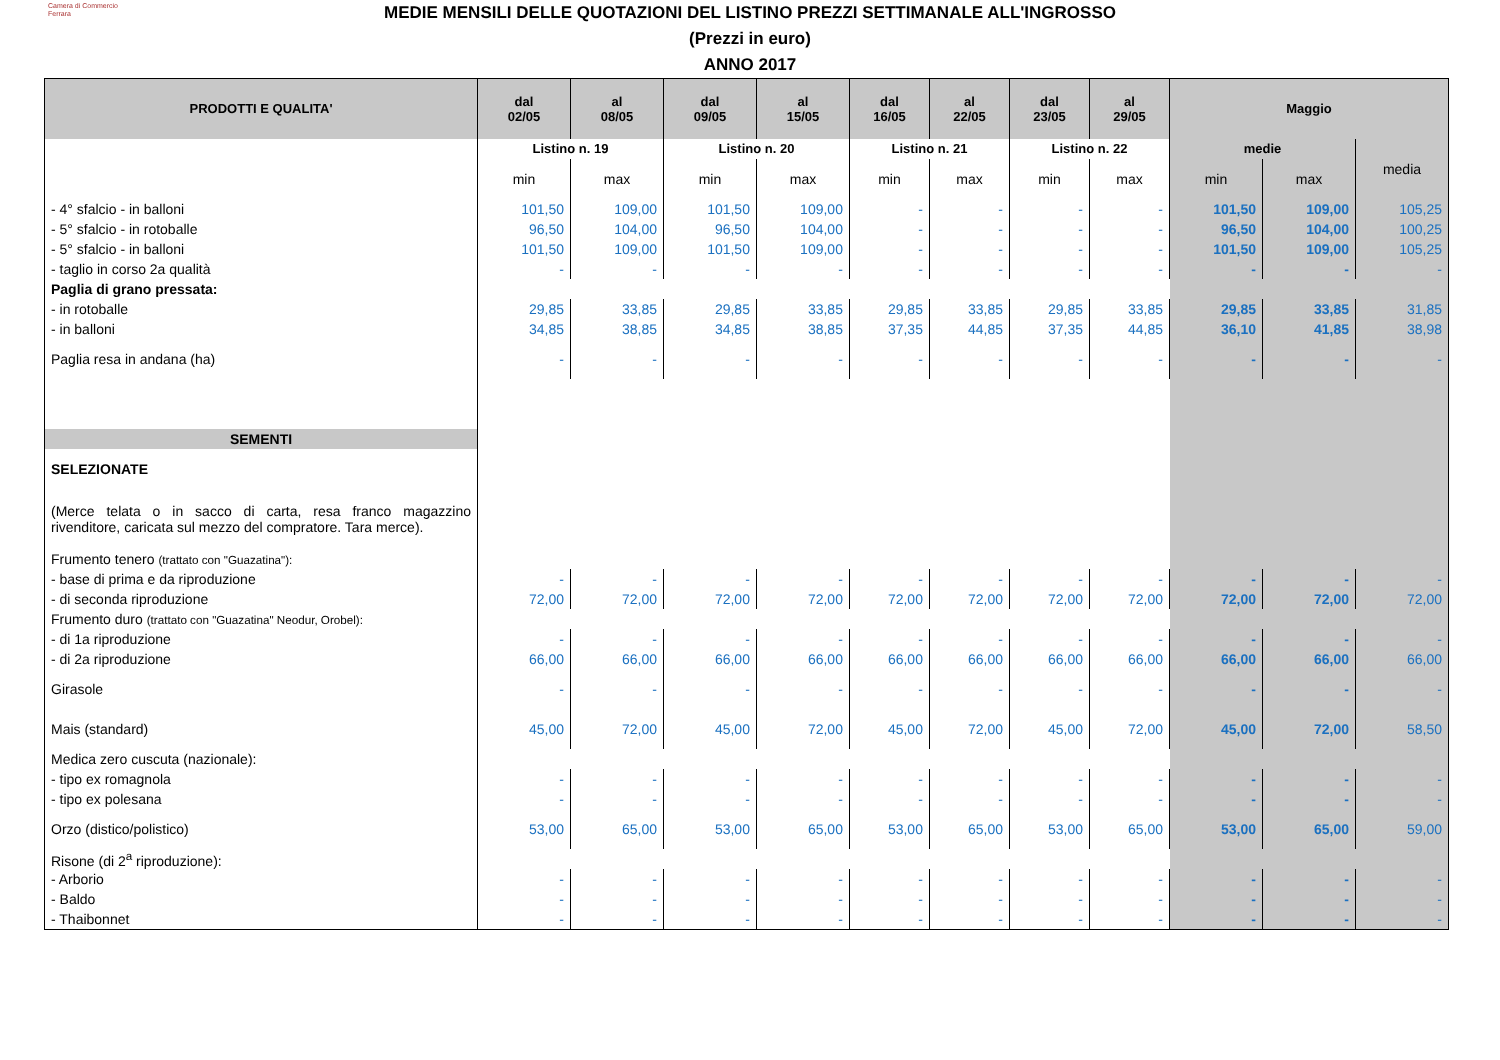Camera di Commercio
Ferrara
MEDIE MENSILI DELLE QUOTAZIONI DEL LISTINO PREZZI SETTIMANALE ALL'INGROSSO
(Prezzi in euro)
ANNO 2017
| PRODOTTI E QUALITA' | dal 02/05 | al 08/05 | dal 09/05 | al 15/05 | dal 16/05 | al 22/05 | dal 23/05 | al 29/05 | Maggio | | |
| --- | --- | --- | --- | --- | --- | --- | --- | --- | --- | --- | --- |
| | Listino n. 19 | | Listino n. 20 | | Listino n. 21 | | Listino n. 22 | | medie | | media |
| | min | max | min | max | min | max | min | max | min | max | |
| - 4° sfalcio - in balloni | 101,50 | 109,00 | 101,50 | 109,00 | - | - | - | - | 101,50 | 109,00 | 105,25 |
| - 5° sfalcio - in rotoballe | 96,50 | 104,00 | 96,50 | 104,00 | - | - | - | - | 96,50 | 104,00 | 100,25 |
| - 5° sfalcio - in balloni | 101,50 | 109,00 | 101,50 | 109,00 | - | - | - | - | 101,50 | 109,00 | 105,25 |
| - taglio in corso 2a qualità | - | - | - | - | - | - | - | - | - | - | - |
| Paglia di grano pressata: | | | | | | | | | | | |
| - in rotoballe | 29,85 | 33,85 | 29,85 | 33,85 | 29,85 | 33,85 | 29,85 | 33,85 | 29,85 | 33,85 | 31,85 |
| - in balloni | 34,85 | 38,85 | 34,85 | 38,85 | 37,35 | 44,85 | 37,35 | 44,85 | 36,10 | 41,85 | 38,98 |
| Paglia resa in andana (ha) | - | - | - | - | - | - | - | - | - | - | - |
| SEMENTI | | | | | | | | | | | |
| SELEZIONATE | | | | | | | | | | | |
| (Merce telata o in sacco di carta, resa franco magazzino rivenditore, caricata sul mezzo del compratore. Tara merce). | | | | | | | | | | | |
| Frumento tenero (trattato con "Guazatina"): | | | | | | | | | | | |
| - base di prima e da riproduzione | - | - | - | - | - | - | - | - | - | - | - |
| - di seconda riproduzione | 72,00 | 72,00 | 72,00 | 72,00 | 72,00 | 72,00 | 72,00 | 72,00 | 72,00 | 72,00 | 72,00 |
| Frumento duro (trattato con "Guazatina" Neodur, Orobel): | | | | | | | | | | | |
| - di 1a riproduzione | - | - | - | - | - | - | - | - | - | - | - |
| - di 2a riproduzione | 66,00 | 66,00 | 66,00 | 66,00 | 66,00 | 66,00 | 66,00 | 66,00 | 66,00 | 66,00 | 66,00 |
| Girasole | - | - | - | - | - | - | - | - | - | - | - |
| Mais (standard) | 45,00 | 72,00 | 45,00 | 72,00 | 45,00 | 72,00 | 45,00 | 72,00 | 45,00 | 72,00 | 58,50 |
| Medica zero cuscuta (nazionale): | | | | | | | | | | | |
| - tipo ex romagnola | - | - | - | - | - | - | - | - | - | - | - |
| - tipo ex polesana | - | - | - | - | - | - | - | - | - | - | - |
| Orzo (distico/polistico) | 53,00 | 65,00 | 53,00 | 65,00 | 53,00 | 65,00 | 53,00 | 65,00 | 53,00 | 65,00 | 59,00 |
| Risone (di 2<sup>a</sup> riproduzione): | | | | | | | | | | | |
| - Arborio | - | - | - | - | - | - | - | - | - | - | - |
| - Baldo | - | - | - | - | - | - | - | - | - | - | - |
| - Thaibonnet | - | - | - | - | - | - | - | - | - | - | - |